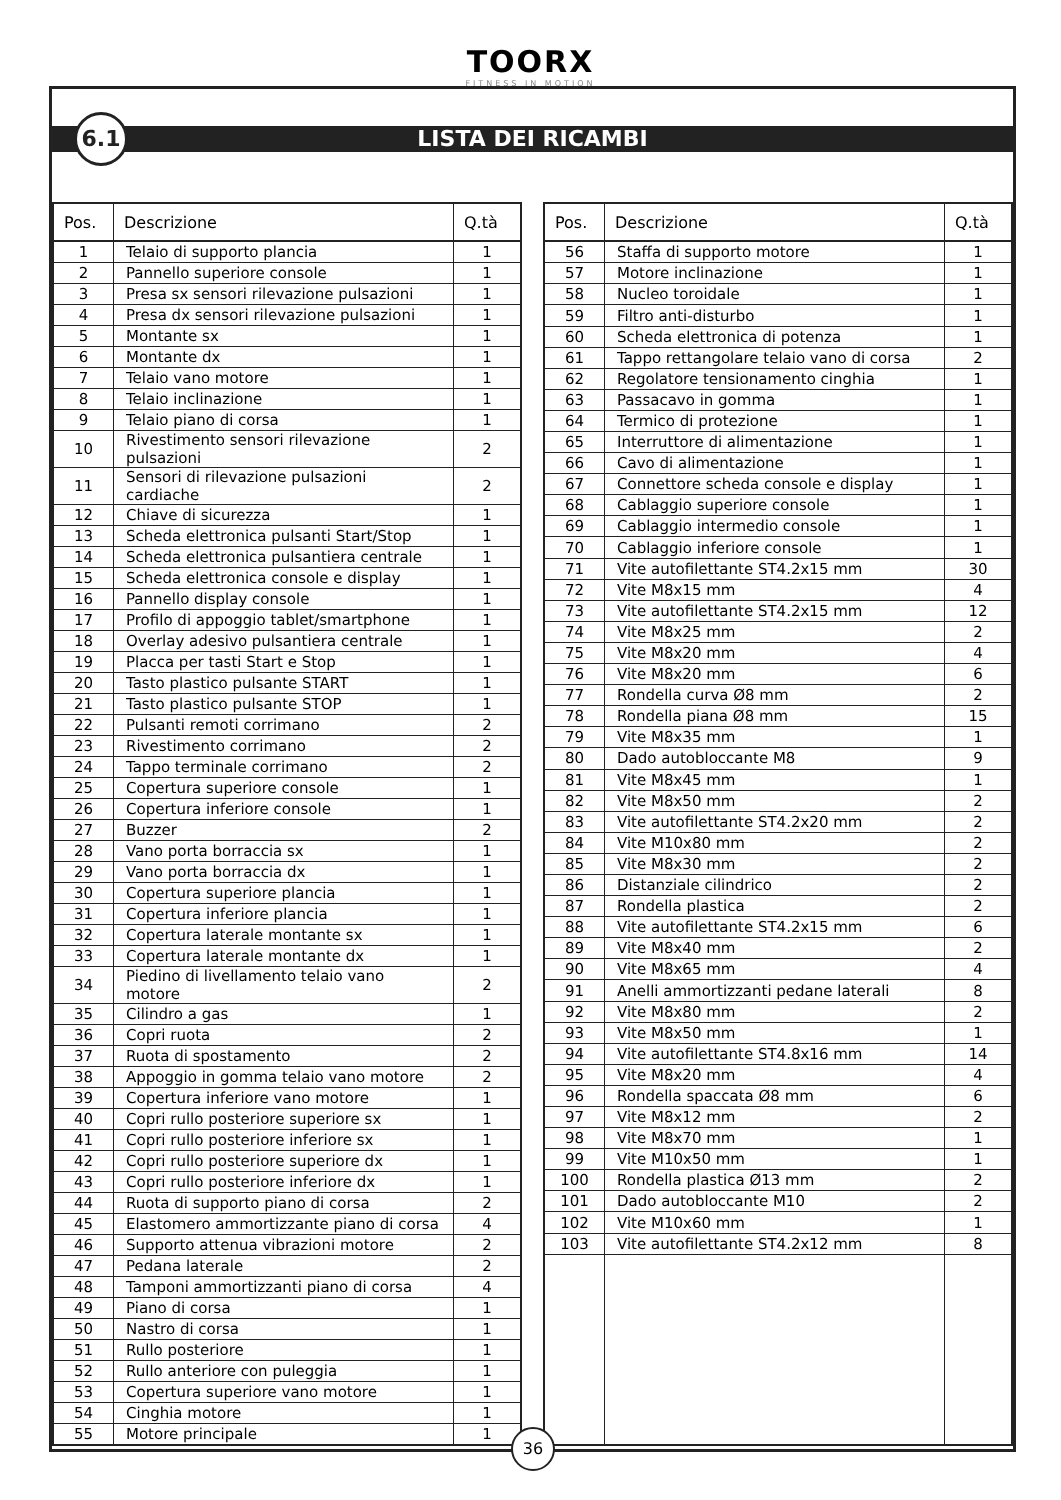TOORX
FITNESS IN MOTION
6.1
LISTA DEI RICAMBI
| Pos. | Descrizione | Q.tà |
| --- | --- | --- |
| 1 | Telaio di supporto plancia | 1 |
| 2 | Pannello superiore console | 1 |
| 3 | Presa sx sensori rilevazione pulsazioni | 1 |
| 4 | Presa dx sensori rilevazione pulsazioni | 1 |
| 5 | Montante sx | 1 |
| 6 | Montante dx | 1 |
| 7 | Telaio vano motore | 1 |
| 8 | Telaio inclinazione | 1 |
| 9 | Telaio piano di corsa | 1 |
| 10 | Rivestimento sensori rilevazione pulsazioni | 2 |
| 11 | Sensori di rilevazione pulsazioni cardiache | 2 |
| 12 | Chiave di sicurezza | 1 |
| 13 | Scheda elettronica pulsanti Start/Stop | 1 |
| 14 | Scheda elettronica pulsantiera centrale | 1 |
| 15 | Scheda elettronica console e display | 1 |
| 16 | Pannello display console | 1 |
| 17 | Profilo di appoggio tablet/smartphone | 1 |
| 18 | Overlay adesivo pulsantiera centrale | 1 |
| 19 | Placca per tasti Start e Stop | 1 |
| 20 | Tasto plastico pulsante START | 1 |
| 21 | Tasto plastico pulsante STOP | 1 |
| 22 | Pulsanti remoti corrimano | 2 |
| 23 | Rivestimento corrimano | 2 |
| 24 | Tappo terminale corrimano | 2 |
| 25 | Copertura superiore console | 1 |
| 26 | Copertura inferiore console | 1 |
| 27 | Buzzer | 2 |
| 28 | Vano porta borraccia sx | 1 |
| 29 | Vano porta borraccia dx | 1 |
| 30 | Copertura superiore plancia | 1 |
| 31 | Copertura inferiore plancia | 1 |
| 32 | Copertura laterale montante sx | 1 |
| 33 | Copertura laterale montante dx | 1 |
| 34 | Piedino di livellamento telaio vano motore | 2 |
| 35 | Cilindro a gas | 1 |
| 36 | Copri ruota | 2 |
| 37 | Ruota di spostamento | 2 |
| 38 | Appoggio in gomma telaio vano motore | 2 |
| 39 | Copertura inferiore vano motore | 1 |
| 40 | Copri rullo posteriore superiore sx | 1 |
| 41 | Copri rullo posteriore inferiore sx | 1 |
| 42 | Copri rullo posteriore superiore dx | 1 |
| 43 | Copri rullo posteriore inferiore dx | 1 |
| 44 | Ruota di supporto piano di corsa | 2 |
| 45 | Elastomero ammortizzante piano di corsa | 4 |
| 46 | Supporto attenua vibrazioni motore | 2 |
| 47 | Pedana laterale | 2 |
| 48 | Tamponi ammortizzanti piano di corsa | 4 |
| 49 | Piano di corsa | 1 |
| 50 | Nastro di corsa | 1 |
| 51 | Rullo posteriore | 1 |
| 52 | Rullo anteriore con puleggia | 1 |
| 53 | Copertura superiore vano motore | 1 |
| 54 | Cinghia motore | 1 |
| 55 | Motore principale | 1 |
| Pos. | Descrizione | Q.tà |
| --- | --- | --- |
| 56 | Staffa di supporto motore | 1 |
| 57 | Motore inclinazione | 1 |
| 58 | Nucleo toroidale | 1 |
| 59 | Filtro anti-disturbo | 1 |
| 60 | Scheda elettronica di potenza | 1 |
| 61 | Tappo rettangolare telaio vano di corsa | 2 |
| 62 | Regolatore tensionamento cinghia | 1 |
| 63 | Passacavo in gomma | 1 |
| 64 | Termico di protezione | 1 |
| 65 | Interruttore di alimentazione | 1 |
| 66 | Cavo di alimentazione | 1 |
| 67 | Connettore scheda console e display | 1 |
| 68 | Cablaggio superiore console | 1 |
| 69 | Cablaggio intermedio console | 1 |
| 70 | Cablaggio inferiore console | 1 |
| 71 | Vite autofilettante ST4.2x15 mm | 30 |
| 72 | Vite M8x15 mm | 4 |
| 73 | Vite autofilettante ST4.2x15 mm | 12 |
| 74 | Vite M8x25 mm | 2 |
| 75 | Vite M8x20 mm | 4 |
| 76 | Vite M8x20 mm | 6 |
| 77 | Rondella curva Ø8 mm | 2 |
| 78 | Rondella piana Ø8 mm | 15 |
| 79 | Vite M8x35 mm | 1 |
| 80 | Dado autobloccante M8 | 9 |
| 81 | Vite M8x45 mm | 1 |
| 82 | Vite M8x50 mm | 2 |
| 83 | Vite autofilettante ST4.2x20 mm | 2 |
| 84 | Vite M10x80 mm | 2 |
| 85 | Vite M8x30 mm | 2 |
| 86 | Distanziale cilindrico | 2 |
| 87 | Rondella plastica | 2 |
| 88 | Vite autofilettante ST4.2x15 mm | 6 |
| 89 | Vite M8x40 mm | 2 |
| 90 | Vite M8x65 mm | 4 |
| 91 | Anelli ammortizzanti pedane laterali | 8 |
| 92 | Vite M8x80 mm | 2 |
| 93 | Vite M8x50 mm | 1 |
| 94 | Vite autofilettante ST4.8x16 mm | 14 |
| 95 | Vite M8x20 mm | 4 |
| 96 | Rondella spaccata Ø8 mm | 6 |
| 97 | Vite M8x12 mm | 2 |
| 98 | Vite M8x70 mm | 1 |
| 99 | Vite M10x50 mm | 1 |
| 100 | Rondella plastica Ø13 mm | 2 |
| 101 | Dado autobloccante M10 | 2 |
| 102 | Vite M10x60 mm | 1 |
| 103 | Vite autofilettante ST4.2x12 mm | 8 |
36